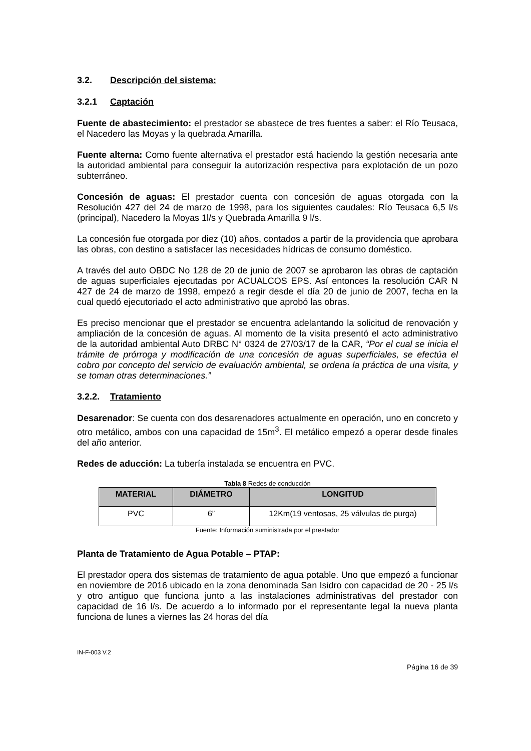3.2. Descripción del sistema:
3.2.1 Captación
Fuente de abastecimiento: el prestador se abastece de tres fuentes a saber: el Río Teusaca, el Nacedero las Moyas y la quebrada Amarilla.
Fuente alterna: Como fuente alternativa el prestador está haciendo la gestión necesaria ante la autoridad ambiental para conseguir la autorización respectiva para explotación de un pozo subterráneo.
Concesión de aguas: El prestador cuenta con concesión de aguas otorgada con la Resolución 427 del 24 de marzo de 1998, para los siguientes caudales: Río Teusaca 6,5 l/s (principal), Nacedero la Moyas 1l/s y Quebrada Amarilla 9 l/s.
La concesión fue otorgada por diez (10) años, contados a partir de la providencia que aprobara las obras, con destino a satisfacer las necesidades hídricas de consumo doméstico.
A través del auto OBDC No 128 de 20 de junio de 2007 se aprobaron las obras de captación de aguas superficiales ejecutadas por ACUALCOS EPS. Así entonces la resolución CAR N 427 de 24 de marzo de 1998, empezó a regir desde el día 20 de junio de 2007, fecha en la cual quedó ejecutoriado el acto administrativo que aprobó las obras.
Es preciso mencionar que el prestador se encuentra adelantando la solicitud de renovación y ampliación de la concesión de aguas. Al momento de la visita presentó el acto administrativo de la autoridad ambiental Auto DRBC N° 0324 de 27/03/17 de la CAR, “Por el cual se inicia el trámite de prórroga y modificación de una concesión de aguas superficiales, se efectúa el cobro por concepto del servicio de evaluación ambiental, se ordena la práctica de una visita, y se toman otras determinaciones.”
3.2.2. Tratamiento
Desarenador: Se cuenta con dos desarenadores actualmente en operación, uno en concreto y otro metálico, ambos con una capacidad de 15m<sup>3</sup>. El metálico empezó a operar desde finales del año anterior.
Redes de aducción: La tubería instalada se encuentra en PVC.
Tabla 8 Redes de conducción
| MATERIAL | DIÁMETRO | LONGITUD |
| --- | --- | --- |
| PVC | 6” | 12Km(19 ventosas, 25 válvulas de purga) |
Fuente: Información suministrada por el prestador
Planta de Tratamiento de Agua Potable – PTAP:
El prestador opera dos sistemas de tratamiento de agua potable. Uno que empezó a funcionar en noviembre de 2016 ubicado en la zona denominada San Isidro con capacidad de 20 - 25 l/s y otro antiguo que funciona junto a las instalaciones administrativas del prestador con capacidad de 16 l/s. De acuerdo a lo informado por el representante legal la nueva planta funciona de lunes a viernes las 24 horas del día
IN-F-003 V.2
Página 16 de 39